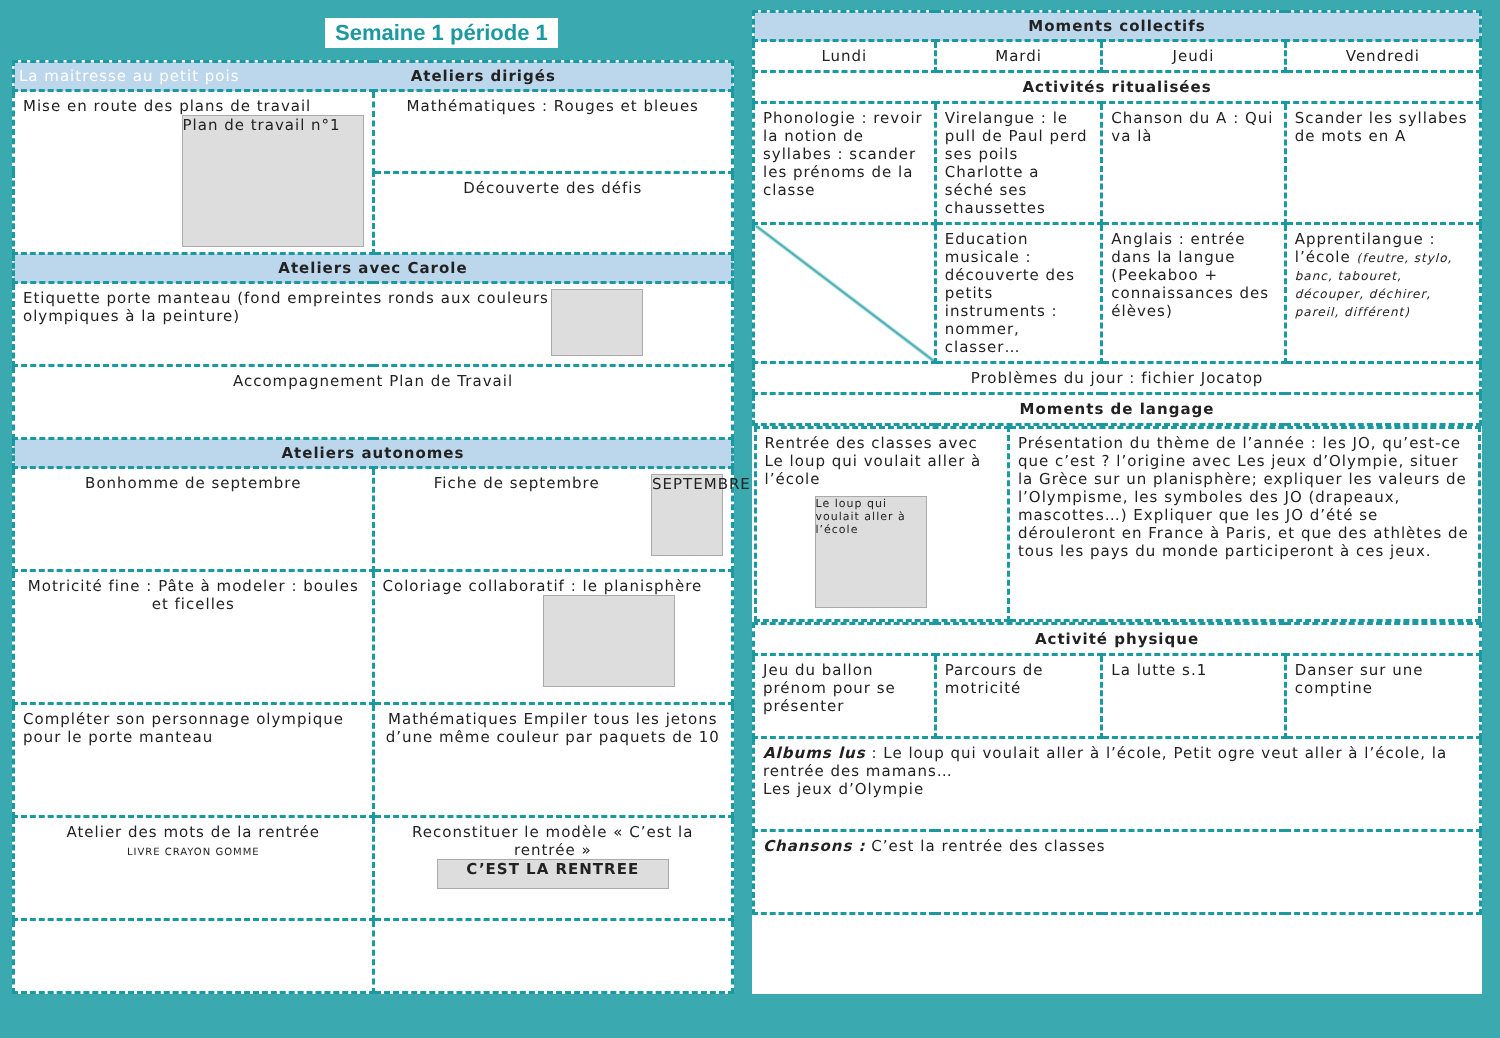Semaine 1 période 1
| La maitresse au petit pois Ateliers dirigés | |
| --- | --- |
| Mise en route des plans de travail Plan de travail n°1 | Mathématiques : Rouges et bleues |
| | Découverte des défis |
| Ateliers avec Carole | |
| Etiquette porte manteau (fond empreintes ronds aux couleurs olympiques à la peinture) | |
| Accompagnement Plan de Travail | |
| Ateliers autonomes | |
| Bonhomme de septembre | Fiche de septembre SEPTEMBRE |
| Motricité fine : Pâte à modeler : boules et ficelles | Coloriage collaboratif : le planisphère |
| Compléter son personnage olympique pour le porte manteau | Mathématiques Empiler tous les jetons d’une même couleur par paquets de 10 |
| Atelier des mots de la rentrée LIVRE CRAYON GOMME | Reconstituer le modèle « C’est la rentrée » C’EST LA RENTREE |
| Moments collectifs | | | |
| --- | --- | --- | --- |
| Lundi | Mardi | Jeudi | Vendredi |
| Activités ritualisées | | | |
| Phonologie : revoir la notion de syllabes : scander les prénoms de la classe | Virelangue : le pull de Paul perd ses poils Charlotte a séché ses chaussettes | Chanson du A : Qui va là | Scander les syllabes de mots en A |
| | Education musicale : découverte des petits instruments : nommer, classer… | Anglais : entrée dans la langue (Peekaboo + connaissances des élèves) | Apprentilangue : l’école (feutre, stylo, banc, tabouret, découper, déchirer, pareil, différent) |
| Problèmes du jour : fichier Jocatop | | | |
| Moments de langage | | | |
| / Rentrée des classes avec Le loup qui voulait aller à l’école Le loup qui voulait aller à l’école / Présentation du thème de l’année : les JO, qu’est-ce que c’est ? l’origine avec Les jeux d’Olympie, situer la Grèce sur un planisphère; expliquer les valeurs de l’Olympisme, les symboles des JO (drapeaux, mascottes…) Expliquer que les JO d’été se dérouleront en France à Paris, et que des athlètes de tous les pays du monde participeront à ces jeux. / | | | |
| Activité physique | | | |
| Jeu du ballon prénom pour se présenter | Parcours de motricité | La lutte s.1 | Danser sur une comptine |
| Albums lus : Le loup qui voulait aller à l’école, Petit ogre veut aller à l’école, la rentrée des mamans… Les jeux d’Olympie | | | |
| Chansons : C’est la rentrée des classes | | | |